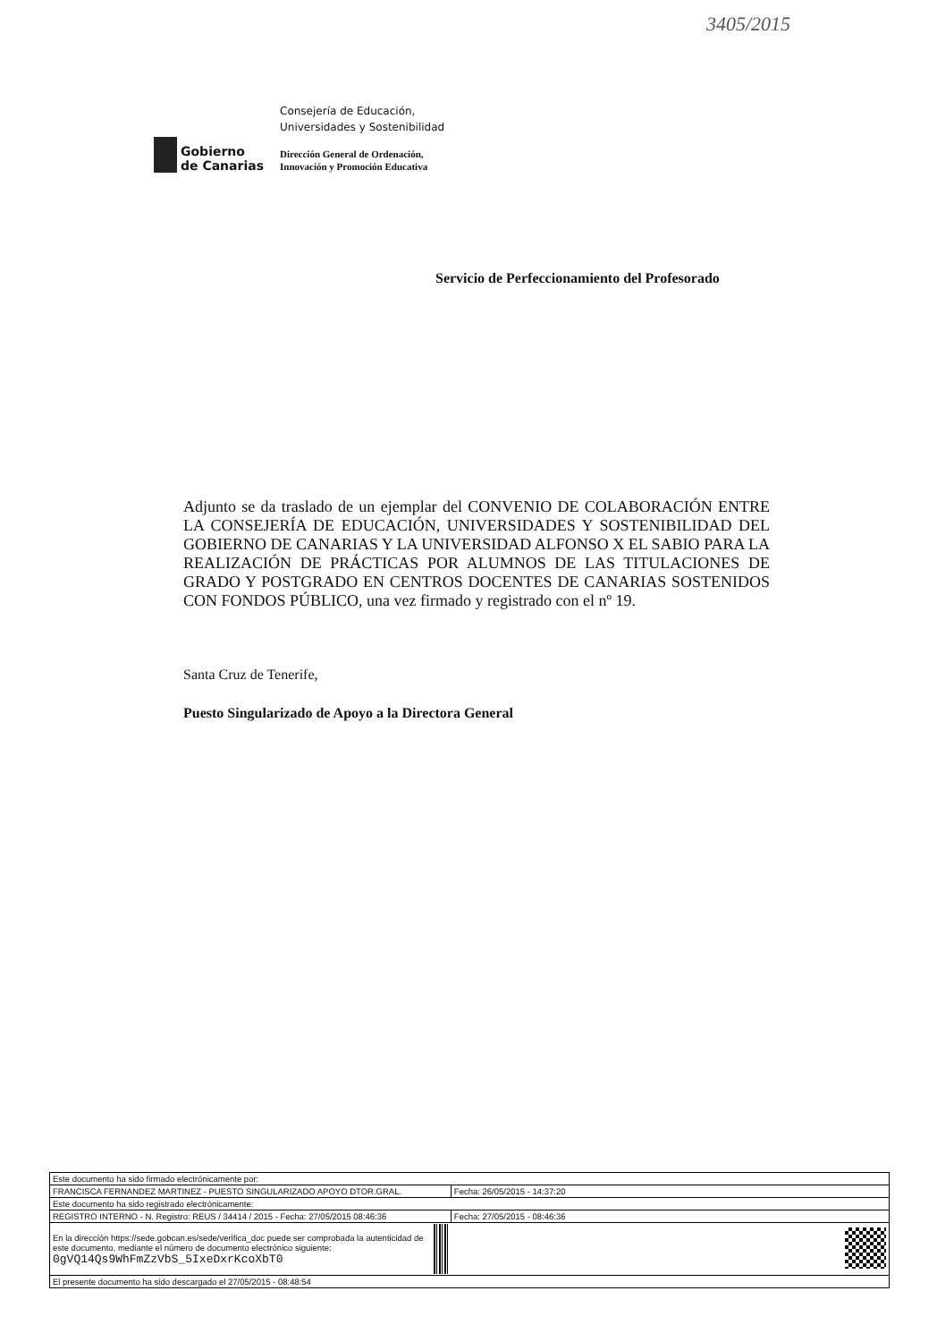3405/2015
Gobierno
de Canarias
Consejería de Educación,
Universidades y Sostenibilidad
Dirección General de Ordenación,
Innovación y Promoción Educativa
Servicio de Perfeccionamiento del Profesorado
Adjunto se da traslado de un ejemplar del CONVENIO DE COLABORACIÓN ENTRE LA CONSEJERÍA DE EDUCACIÓN, UNIVERSIDADES Y SOSTENIBILIDAD DEL GOBIERNO DE CANARIAS Y LA UNIVERSIDAD ALFONSO X EL SABIO PARA LA REALIZACIÓN DE PRÁCTICAS POR ALUMNOS DE LAS TITULACIONES DE GRADO Y POSTGRADO EN CENTROS DOCENTES DE CANARIAS SOSTENIDOS CON FONDOS PÚBLICO, una vez firmado y registrado con el nº 19.
Santa Cruz de Tenerife,
Puesto Singularizado de Apoyo a la Directora General
| Este documento ha sido firmado electrónicamente por: | | |
| FRANCISCA FERNANDEZ MARTINEZ - PUESTO SINGULARIZADO APOYO DTOR.GRAL. | | Fecha: 26/05/2015 - 14:37:20 |
| Este documento ha sido registrado electrónicamente: | | |
| REGISTRO INTERNO - N. Registro: REUS / 34414 / 2015 - Fecha: 27/05/2015 08:46:36 | | Fecha: 27/05/2015 - 08:46:36 |
| En la dirección https://sede.gobcan.es/sede/verifica_doc puede ser comprobada la autenticidad de este documento, mediante el número de documento electrónico siguiente: 0gVQ14Qs9WhFmZzVbS_5IxeDxrKcoXbT0 | | |
| El presente documento ha sido descargado el 27/05/2015 - 08:48:54 | | |